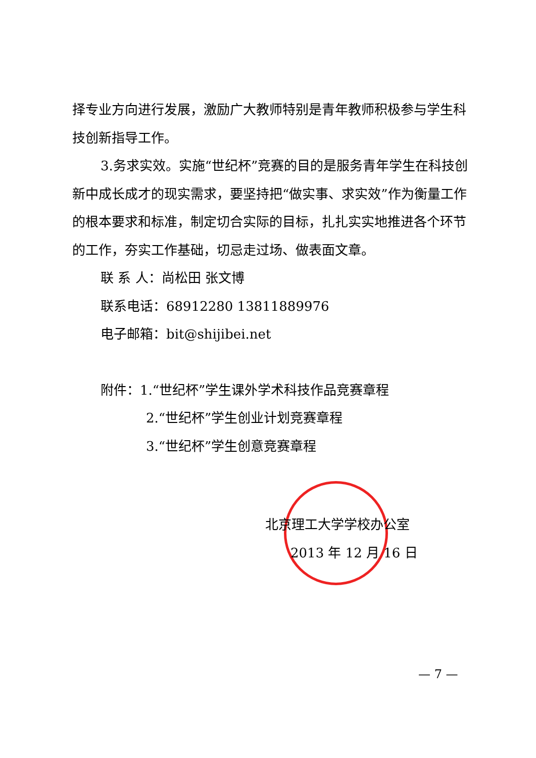择专业方向进行发展，激励广大教师特别是青年教师积极参与学生科技创新指导工作。
3.务求实效。实施“世纪杯”竞赛的目的是服务青年学生在科技创新中成长成才的现实需求，要坚持把“做实事、求实效”作为衡量工作的根本要求和标准，制定切合实际的目标，扎扎实实地推进各个环节的工作，夯实工作基础，切忌走过场、做表面文章。
联 系 人：尚松田 张文博
联系电话：68912280 13811889976
电子邮箱：bit@shijibei.net
附件：1.“世纪杯”学生课外学术科技作品竞赛章程
2.“世纪杯”学生创业计划竞赛章程
3.“世纪杯”学生创意竞赛章程
北京理工大学学校办公室
2013 年 12 月 16 日
— 7 —